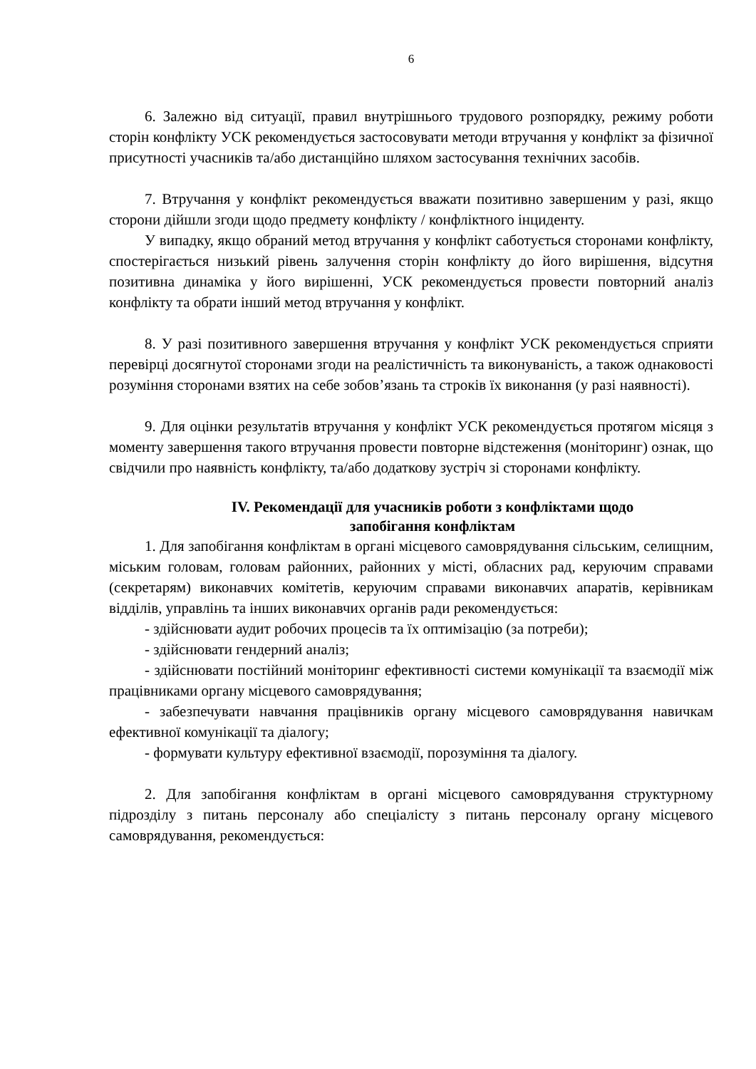6
6. Залежно від ситуації, правил внутрішнього трудового розпорядку, режиму роботи сторін конфлікту УСК рекомендується застосовувати методи втручання у конфлікт за фізичної присутності учасників та/або дистанційно шляхом застосування технічних засобів.
7. Втручання у конфлікт рекомендується вважати позитивно завершеним у разі, якщо сторони дійшли згоди щодо предмету конфлікту / конфліктного інциденту.
У випадку, якщо обраний метод втручання у конфлікт саботується сторонами конфлікту, спостерігається низький рівень залучення сторін конфлікту до його вирішення, відсутня позитивна динаміка у його вирішенні, УСК рекомендується провести повторний аналіз конфлікту та обрати інший метод втручання у конфлікт.
8. У разі позитивного завершення втручання у конфлікт УСК рекомендується сприяти перевірці досягнутої сторонами згоди на реалістичність та виконуваність, а також однаковості розуміння сторонами взятих на себе зобов’язань та строків їх виконання (у разі наявності).
9. Для оцінки результатів втручання у конфлікт УСК рекомендується протягом місяця з моменту завершення такого втручання провести повторне відстеження (моніторинг) ознак, що свідчили про наявність конфлікту, та/або додаткову зустріч зі сторонами конфлікту.
IV. Рекомендації для учасників роботи з конфліктами щодо
запобігання конфліктам
1. Для запобігання конфліктам в органі місцевого самоврядування сільським, селищним, міським головам, головам районних, районних у місті, обласних рад, керуючим справами (секретарям) виконавчих комітетів, керуючим справами виконавчих апаратів, керівникам відділів, управлінь та інших виконавчих органів ради рекомендується:
- здійснювати аудит робочих процесів та їх оптимізацію (за потреби);
- здійснювати гендерний аналіз;
- здійснювати постійний моніторинг ефективності системи комунікації та взаємодії між працівниками органу місцевого самоврядування;
- забезпечувати навчання працівників органу місцевого самоврядування навичкам ефективної комунікації та діалогу;
- формувати культуру ефективної взаємодії, порозуміння та діалогу.
2. Для запобігання конфліктам в органі місцевого самоврядування структурному підрозділу з питань персоналу або спеціалісту з питань персоналу органу місцевого самоврядування, рекомендується: